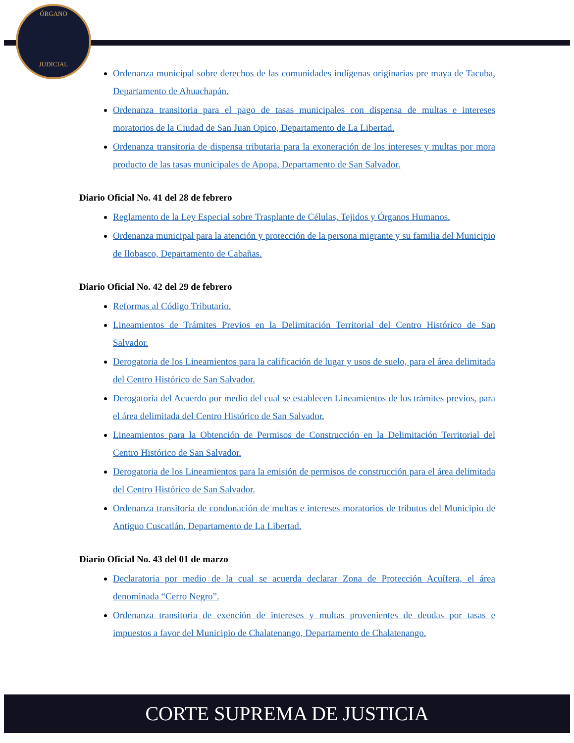ÓRGANO
JUDICIAL
Ordenanza municipal sobre derechos de las comunidades indígenas originarias pre maya de Tacuba, Departamento de Ahuachapán.
Ordenanza transitoria para el pago de tasas municipales con dispensa de multas e intereses moratorios de la Ciudad de San Juan Opico, Departamento de La Libertad.
Ordenanza transitoria de dispensa tributaria para la exoneración de los intereses y multas por mora producto de las tasas municipales de Apopa, Departamento de San Salvador.
Diario Oficial No. 41 del 28 de febrero
Reglamento de la Ley Especial sobre Trasplante de Células, Tejidos y Órganos Humanos.
Ordenanza municipal para la atención y protección de la persona migrante y su familia del Municipio de Ilobasco, Departamento de Cabañas.
Diario Oficial No. 42 del 29 de febrero
Reformas al Código Tributario.
Lineamientos de Trámites Previos en la Delimitación Territorial del Centro Histórico de San Salvador.
Derogatoria de los Lineamientos para la calificación de lugar y usos de suelo, para el área delimitada del Centro Histórico de San Salvador.
Derogatoria del Acuerdo por medio del cual se establecen Lineamientos de los trámites previos, para el área delimitada del Centro Histórico de San Salvador.
Lineamientos para la Obtención de Permisos de Construcción en la Delimitación Territorial del Centro Histórico de San Salvador.
Derogatoria de los Lineamientos para la emisión de permisos de construcción para el área delimitada del Centro Histórico de San Salvador.
Ordenanza transitoria de condonación de multas e intereses moratorios de tributos del Municipio de Antiguo Cuscatlán, Departamento de La Libertad.
Diario Oficial No. 43 del 01 de marzo
Declaratoria por medio de la cual se acuerda declarar Zona de Protección Acuífera, el área denominada “Cerro Negro”.
Ordenanza transitoria de exención de intereses y multas provenientes de deudas por tasas e impuestos a favor del Municipio de Chalatenango, Departamento de Chalatenango.
CORTE SUPREMA DE JUSTICIA